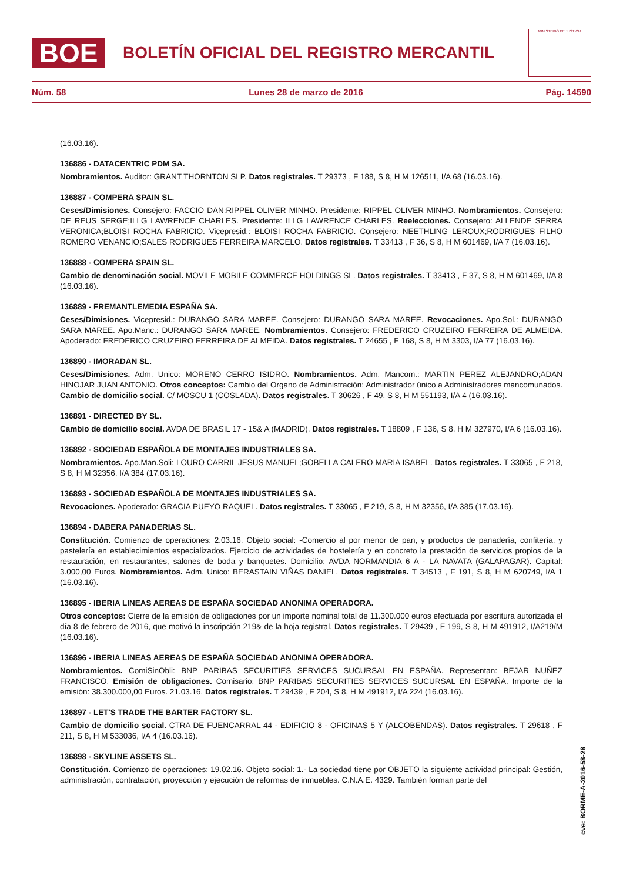BOE
BOLETÍN OFICIAL DEL REGISTRO MERCANTIL
MINISTERIO DE JUSTICIA
Núm. 58 Lunes 28 de marzo de 2016 Pág. 14590
(16.03.16).
136886 - DATACENTRIC PDM SA.
Nombramientos. Auditor: GRANT THORNTON SLP. Datos registrales. T 29373 , F 188, S 8, H M 126511, I/A 68 (16.03.16).
136887 - COMPERA SPAIN SL.
Ceses/Dimisiones. Consejero: FACCIO DAN;RIPPEL OLIVER MINHO. Presidente: RIPPEL OLIVER MINHO. Nombramientos. Consejero: DE REUS SERGE;ILLG LAWRENCE CHARLES. Presidente: ILLG LAWRENCE CHARLES. Reelecciones. Consejero: ALLENDE SERRA VERONICA;BLOISI ROCHA FABRICIO. Vicepresid.: BLOISI ROCHA FABRICIO. Consejero: NEETHLING LEROUX;RODRIGUES FILHO ROMERO VENANCIO;SALES RODRIGUES FERREIRA MARCELO. Datos registrales. T 33413 , F 36, S 8, H M 601469, I/A 7 (16.03.16).
136888 - COMPERA SPAIN SL.
Cambio de denominación social. MOVILE MOBILE COMMERCE HOLDINGS SL. Datos registrales. T 33413 , F 37, S 8, H M 601469, I/A 8 (16.03.16).
136889 - FREMANTLEMEDIA ESPAÑA SA.
Ceses/Dimisiones. Vicepresid.: DURANGO SARA MAREE. Consejero: DURANGO SARA MAREE. Revocaciones. Apo.Sol.: DURANGO SARA MAREE. Apo.Manc.: DURANGO SARA MAREE. Nombramientos. Consejero: FREDERICO CRUZEIRO FERREIRA DE ALMEIDA. Apoderado: FREDERICO CRUZEIRO FERREIRA DE ALMEIDA. Datos registrales. T 24655 , F 168, S 8, H M 3303, I/A 77 (16.03.16).
136890 - IMORADAN SL.
Ceses/Dimisiones. Adm. Unico: MORENO CERRO ISIDRO. Nombramientos. Adm. Mancom.: MARTIN PEREZ ALEJANDRO;ADAN HINOJAR JUAN ANTONIO. Otros conceptos: Cambio del Organo de Administración: Administrador único a Administradores mancomunados. Cambio de domicilio social. C/ MOSCU 1 (COSLADA). Datos registrales. T 30626 , F 49, S 8, H M 551193, I/A 4 (16.03.16).
136891 - DIRECTED BY SL.
Cambio de domicilio social. AVDA DE BRASIL 17 - 15& A (MADRID). Datos registrales. T 18809 , F 136, S 8, H M 327970, I/A 6 (16.03.16).
136892 - SOCIEDAD ESPAÑOLA DE MONTAJES INDUSTRIALES SA.
Nombramientos. Apo.Man.Soli: LOURO CARRIL JESUS MANUEL;GOBELLA CALERO MARIA ISABEL. Datos registrales. T 33065 , F 218, S 8, H M 32356, I/A 384 (17.03.16).
136893 - SOCIEDAD ESPAÑOLA DE MONTAJES INDUSTRIALES SA.
Revocaciones. Apoderado: GRACIA PUEYO RAQUEL. Datos registrales. T 33065 , F 219, S 8, H M 32356, I/A 385 (17.03.16).
136894 - DABERA PANADERIAS SL.
Constitución. Comienzo de operaciones: 2.03.16. Objeto social: -Comercio al por menor de pan, y productos de panadería, confitería. y pastelería en establecimientos especializados. Ejercicio de actividades de hostelería y en concreto la prestación de servicios propios de la restauración, en restaurantes, salones de boda y banquetes. Domicilio: AVDA NORMANDIA 6 A - LA NAVATA (GALAPAGAR). Capital: 3.000,00 Euros. Nombramientos. Adm. Unico: BERASTAIN VIÑAS DANIEL. Datos registrales. T 34513 , F 191, S 8, H M 620749, I/A 1 (16.03.16).
136895 - IBERIA LINEAS AEREAS DE ESPAÑA SOCIEDAD ANONIMA OPERADORA.
Otros conceptos: Cierre de la emisión de obligaciones por un importe nominal total de 11.300.000 euros efectuada por escritura autorizada el día 8 de febrero de 2016, que motivó la inscripción 219& de la hoja registral. Datos registrales. T 29439 , F 199, S 8, H M 491912, I/A219/M (16.03.16).
136896 - IBERIA LINEAS AEREAS DE ESPAÑA SOCIEDAD ANONIMA OPERADORA.
Nombramientos. ComiSinObli: BNP PARIBAS SECURITIES SERVICES SUCURSAL EN ESPAÑA. Representan: BEJAR NUÑEZ FRANCISCO. Emisión de obligaciones. Comisario: BNP PARIBAS SECURITIES SERVICES SUCURSAL EN ESPAÑA. Importe de la emisión: 38.300.000,00 Euros. 21.03.16. Datos registrales. T 29439 , F 204, S 8, H M 491912, I/A 224 (16.03.16).
136897 - LET'S TRADE THE BARTER FACTORY SL.
Cambio de domicilio social. CTRA DE FUENCARRAL 44 - EDIFICIO 8 - OFICINAS 5 Y (ALCOBENDAS). Datos registrales. T 29618 , F 211, S 8, H M 533036, I/A 4 (16.03.16).
136898 - SKYLINE ASSETS SL.
Constitución. Comienzo de operaciones: 19.02.16. Objeto social: 1.- La sociedad tiene por OBJETO la siguiente actividad principal: Gestión, administración, contratación, proyección y ejecución de reformas de inmuebles. C.N.A.E. 4329. También forman parte del
cve: BORME-A-2016-58-28